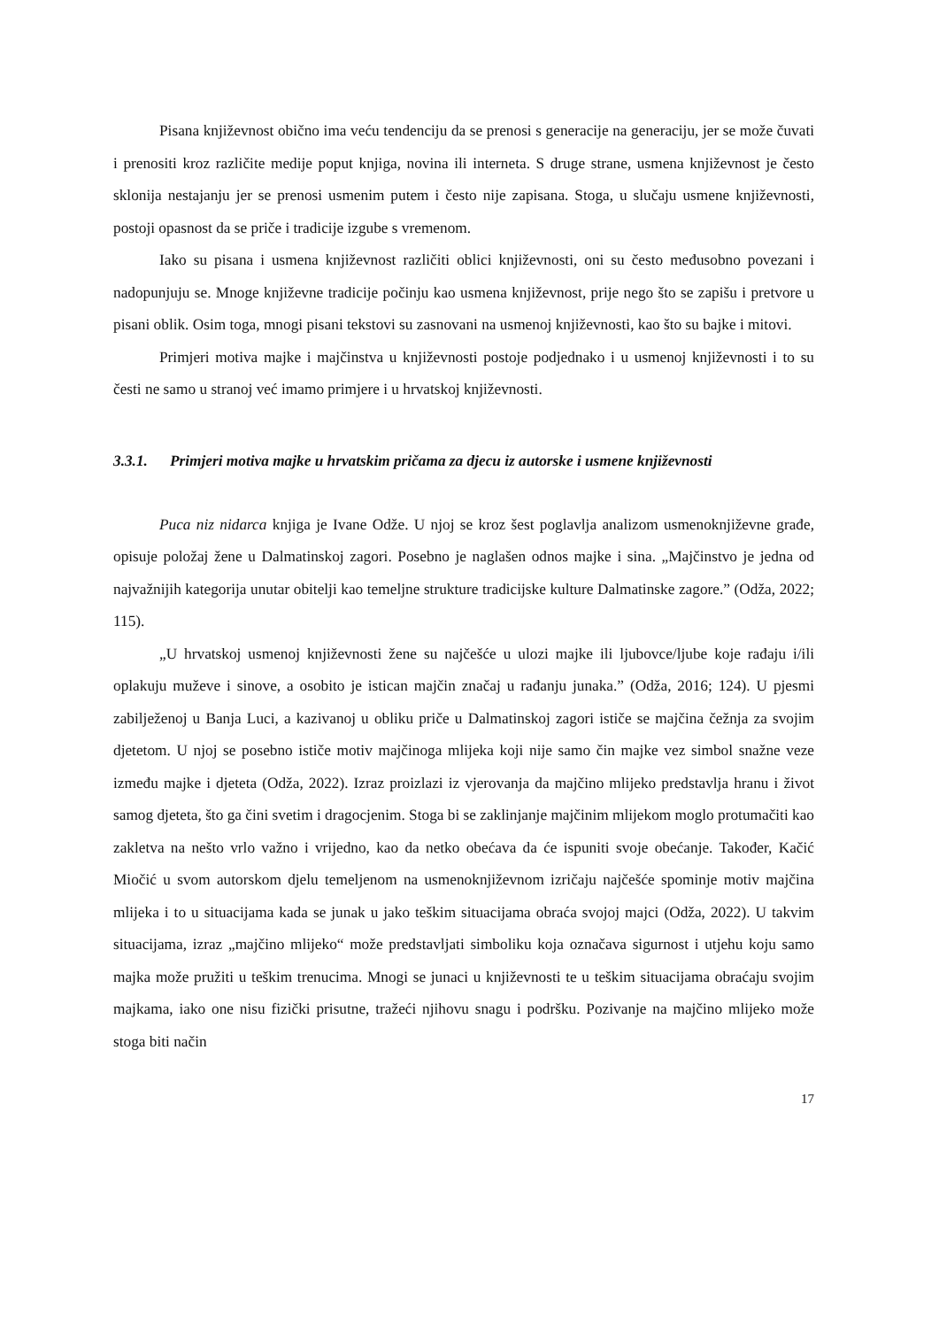Pisana književnost obično ima veću tendenciju da se prenosi s generacije na generaciju, jer se može čuvati i prenositi kroz različite medije poput knjiga, novina ili interneta. S druge strane, usmena književnost je često sklonija nestajanju jer se prenosi usmenim putem i često nije zapisana. Stoga, u slučaju usmene književnosti, postoji opasnost da se priče i tradicije izgube s vremenom.
Iako su pisana i usmena književnost različiti oblici književnosti, oni su često međusobno povezani i nadopunjuju se. Mnoge književne tradicije počinju kao usmena književnost, prije nego što se zapišu i pretvore u pisani oblik. Osim toga, mnogi pisani tekstovi su zasnovani na usmenoj književnosti, kao što su bajke i mitovi.
Primjeri motiva majke i majčinstva u književnosti postoje podjednako i u usmenoj književnosti i to su česti ne samo u stranoj već imamo primjere i u hrvatskoj književnosti.
3.3.1. Primjeri motiva majke u hrvatskim pričama za djecu iz autorske i usmene književnosti
Puca niz nidarca knjiga je Ivane Odže. U njoj se kroz šest poglavlja analizom usmenoknjiževne građe, opisuje položaj žene u Dalmatinskoj zagori. Posebno je naglašen odnos majke i sina. „Majčinstvo je jedna od najvažnijih kategorija unutar obitelji kao temeljne strukture tradicijske kulture Dalmatinske zagore.” (Odža, 2022; 115).
„U hrvatskoj usmenoj književnosti žene su najčešće u ulozi majke ili ljubovce/ljube koje rađaju i/ili oplakuju muževe i sinove, a osobito je istican majčin značaj u rađanju junaka.” (Odža, 2016; 124). U pjesmi zabilježenoj u Banja Luci, a kazivanoj u obliku priče u Dalmatinskoj zagori ističe se majčina čežnja za svojim djetetom. U njoj se posebno ističe motiv majčinoga mlijeka koji nije samo čin majke vez simbol snažne veze između majke i djeteta (Odža, 2022). Izraz proizlazi iz vjerovanja da majčino mlijeko predstavlja hranu i život samog djeteta, što ga čini svetim i dragocjenim. Stoga bi se zaklinjanje majčinim mlijekom moglo protumačiti kao zakletva na nešto vrlo važno i vrijedno, kao da netko obećava da će ispuniti svoje obećanje. Također, Kačić Miočić u svom autorskom djelu temeljenom na usmenoknjiževnom izričaju najčešće spominje motiv majčina mlijeka i to u situacijama kada se junak u jako teškim situacijama obraća svojoj majci (Odža, 2022). U takvim situacijama, izraz „majčino mlijeko“ može predstavljati simboliku koja označava sigurnost i utjehu koju samo majka može pružiti u teškim trenucima. Mnogi se junaci u književnosti te u teškim situacijama obraćaju svojim majkama, iako one nisu fizički prisutne, tražeći njihovu snagu i podršku. Pozivanje na majčino mlijeko može stoga biti način
17